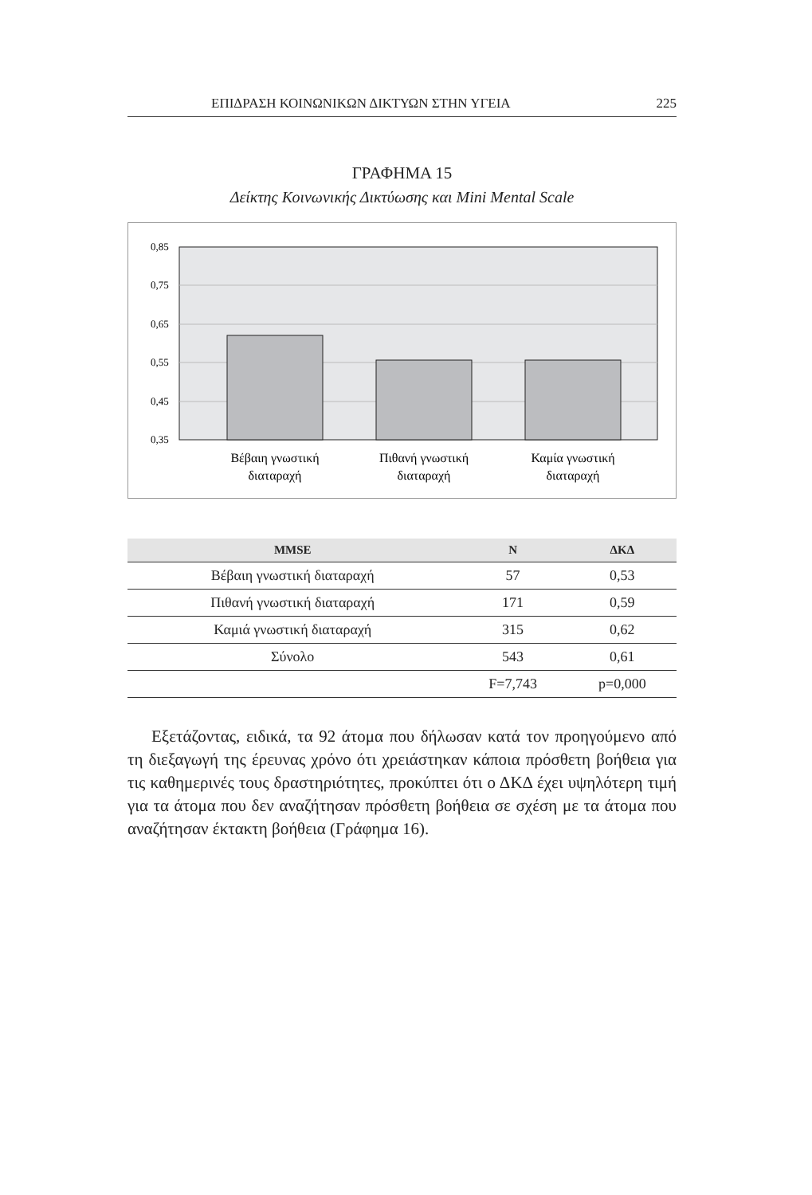ΕΠΙΔΡΑΣΗ ΚΟΙΝΩΝΙΚΩΝ ΔΙΚΤΥΩΝ ΣΤΗΝ ΥΓΕΙΑ 225
ΓΡΑΦΗΜΑ 15
Δείκτης Κοινωνικής Δικτύωσης και Mini Mental Scale
0,85
0,75
0,65
0,55
0,45
0,35
Βέβαιη γνωστική
διαταραχή
Πιθανή γνωστική
διαταραχή
Καμία γνωστική
διαταραχή
| MMSE | N | ΔΚΔ |
| --- | --- | --- |
| Βέβαιη γνωστική διαταραχή | 57 | 0,53 |
| Πιθανή γνωστική διαταραχή | 171 | 0,59 |
| Καμιά γνωστική διαταραχή | 315 | 0,62 |
| Σύνολο | 543 | 0,61 |
| | F=7,743 | p=0,000 |
Εξετάζοντας, ειδικά, τα 92 άτομα που δήλωσαν κατά τον προηγούμενο από τη διεξαγωγή της έρευνας χρόνο ότι χρειάστηκαν κάποια πρόσθετη βοήθεια για τις καθημερινές τους δραστηριότητες, προκύπτει ότι ο ΔΚΔ έχει υψηλότερη τιμή για τα άτομα που δεν αναζήτησαν πρόσθετη βοήθεια σε σχέση με τα άτομα που αναζήτησαν έκτακτη βοήθεια (Γράφημα 16).